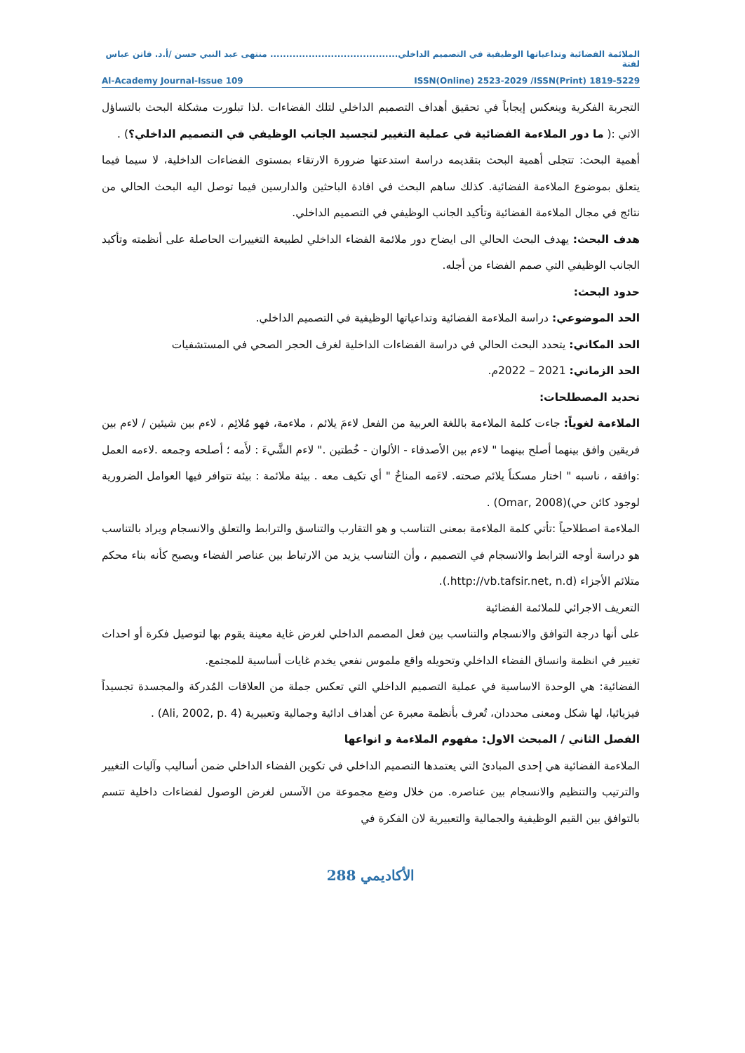الملائمة الفضائية وتداعياتها الوظيفية في التصميم الداخلي........................................ منتهى عبد النبي حسن /أ.د. فاتن عباس لفتة
ISSN(Online) 2523-2029 /ISSN(Print) 1819-5229 Al-Academy Journal-Issue 109
التجربة الفكرية وينعكس إيجاباً في تحقيق أهداف التصميم الداخلي لتلك الفضاءات .لذا تبلورت مشكلة البحث بالتساؤل الاتي :( ما دور الملاءمة الفضائية في عملية التغيير لتجسيد الجانب الوظيفي في التصميم الداخلي؟) .
أهمية البحث: تتجلى أهمية البحث بتقديمه دراسة استدعتها ضرورة الارتقاء بمستوى الفضاءات الداخلية، لا سيما فيما يتعلق بموضوع الملاءمة الفضائية. كذلك ساهم البحث في افادة الباحثين والدارسين فيما توصل اليه البحث الحالي من نتائج في مجال الملاءمة الفضائية وتأكيد الجانب الوظيفي في التصميم الداخلي.
هدف البحث: يهدف البحث الحالي الى ايضاح دور ملائمة الفضاء الداخلي لطبيعة التغييرات الحاصلة على أنظمته وتأكيد الجانب الوظيفي التي صمم الفضاء من أجله.
حدود البحث:
الحد الموضوعي: دراسة الملاءمة الفضائية وتداعياتها الوظيفية في التصميم الداخلي.
الحد المكاني: يتحدد البحث الحالي في دراسة الفضاءات الداخلية لغرف الحجر الصحي في المستشفيات
الحد الزماني: 2021 – 2022م.
تحديد المصطلحات:
الملاءمة لغوياً: جاءت كلمة الملاءمة باللغة العربية من الفعل لاءمَ يلائم ، ملاءمة، فهو مُلائِم ، لاءم بين شيئين / لاءم بين فريقين وافق بينهما أصلح بينهما " لاءم بين الأصدقاء - الألوان - خُطتين ." لاءم الشَّيءَ : لأَمه ؛ أصلحه وجمعه .لاءمه العمل :وافقه ، ناسبه " اختار مسكناً يلائم صحته. لاءَمه المناخُ " أي تكيف معه . بيئة ملائمة : بيئة تتوافر فيها العوامل الضرورية لوجود كائن حي)(Omar, 2008) .
الملاءمة اصطلاحياً :تأتي كلمة الملاءمة بمعنى التناسب و هو التقارب والتناسق والترابط والتعلق والانسجام ويراد بالتناسب هو دراسة أوجه الترابط والانسجام في التصميم ، وأن التناسب يزيد من الارتباط بين عناصر الفضاء ويصبح كأنه بناء محكم متلائم الأجزاء (http://vb.tafsir.net, n.d.).
التعريف الاجرائي للملائمة الفضائية
على أنها درجة التوافق والانسجام والتناسب بين فعل المصمم الداخلي لغرض غاية معينة يقوم بها لتوصيل فكرة أو احداث تغيير في انظمة وانساق الفضاء الداخلي وتحويله واقع ملموس نفعي يخدم غايات أساسية للمجتمع.
الفضائية: هي الوحدة الاساسية في عملية التصميم الداخلي التي تعكس جملة من العلاقات المُدركة والمجسدة تجسيداً فيزيائيا، لها شكل ومعنى محددان، تُعرف بأنظمة معبرة عن أهداف ادائية وجمالية وتعبيرية (Ali, 2002, p. 4) .
الفصل الثاني / المبحث الاول: مفهوم الملاءمة و انواعها
الملاءمة الفضائية هي إحدى المبادئ التي يعتمدها التصميم الداخلي في تكوين الفضاء الداخلي ضمن أساليب وآليات التغيير والترتيب والتنظيم والانسجام بين عناصره. من خلال وضع مجموعة من الآسس لغرض الوصول لفضاءات داخلية تتسم بالتوافق بين القيم الوظيفية والجمالية والتعبيرية لان الفكرة في
الأكاديمي 288